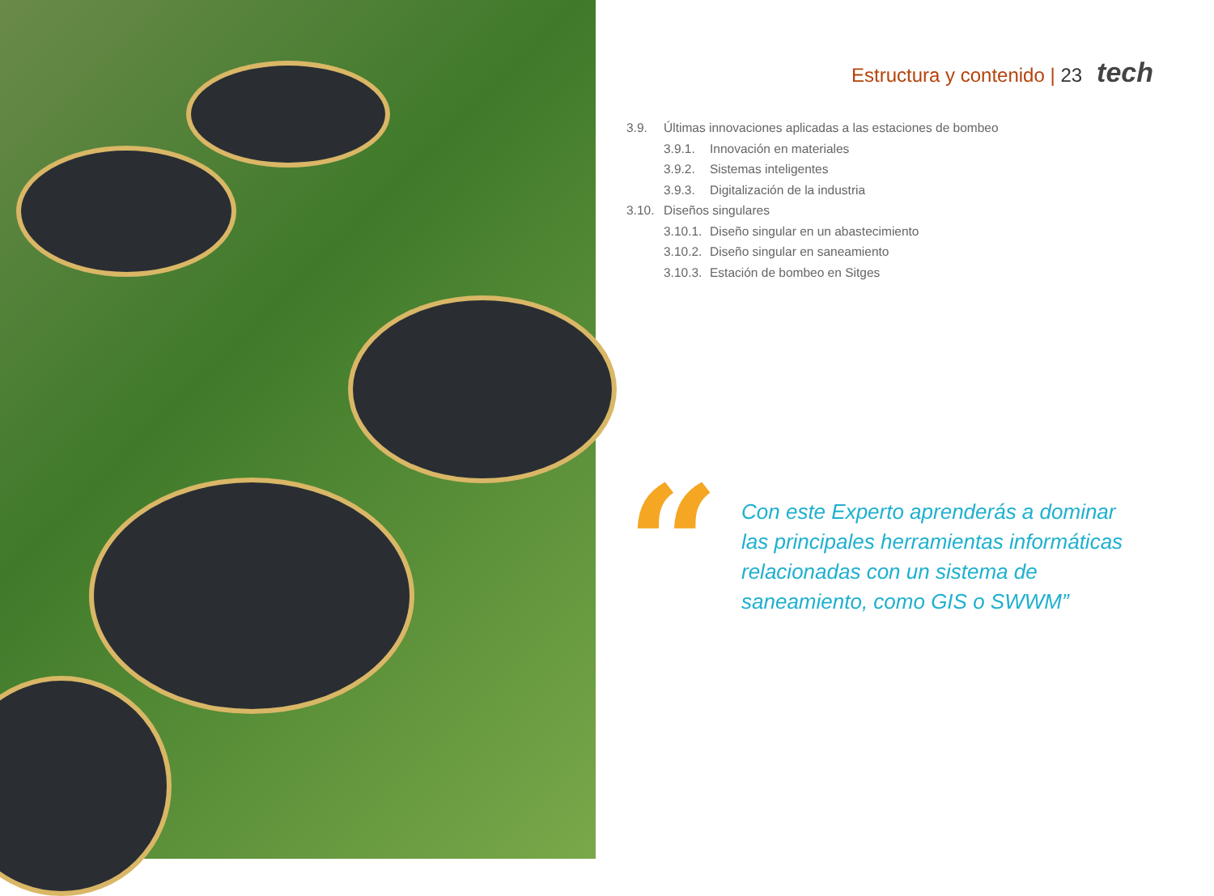Estructura y contenido | 23 tech
3.9. Últimas innovaciones aplicadas a las estaciones de bombeo
3.9.1. Innovación en materiales
3.9.2. Sistemas inteligentes
3.9.3. Digitalización de la industria
3.10. Diseños singulares
3.10.1. Diseño singular en un abastecimiento
3.10.2. Diseño singular en saneamiento
3.10.3. Estación de bombeo en Sitges
“
Con este Experto aprenderás a dominar las principales herramientas informáticas relacionadas con un sistema de saneamiento, como GIS o SWWM”